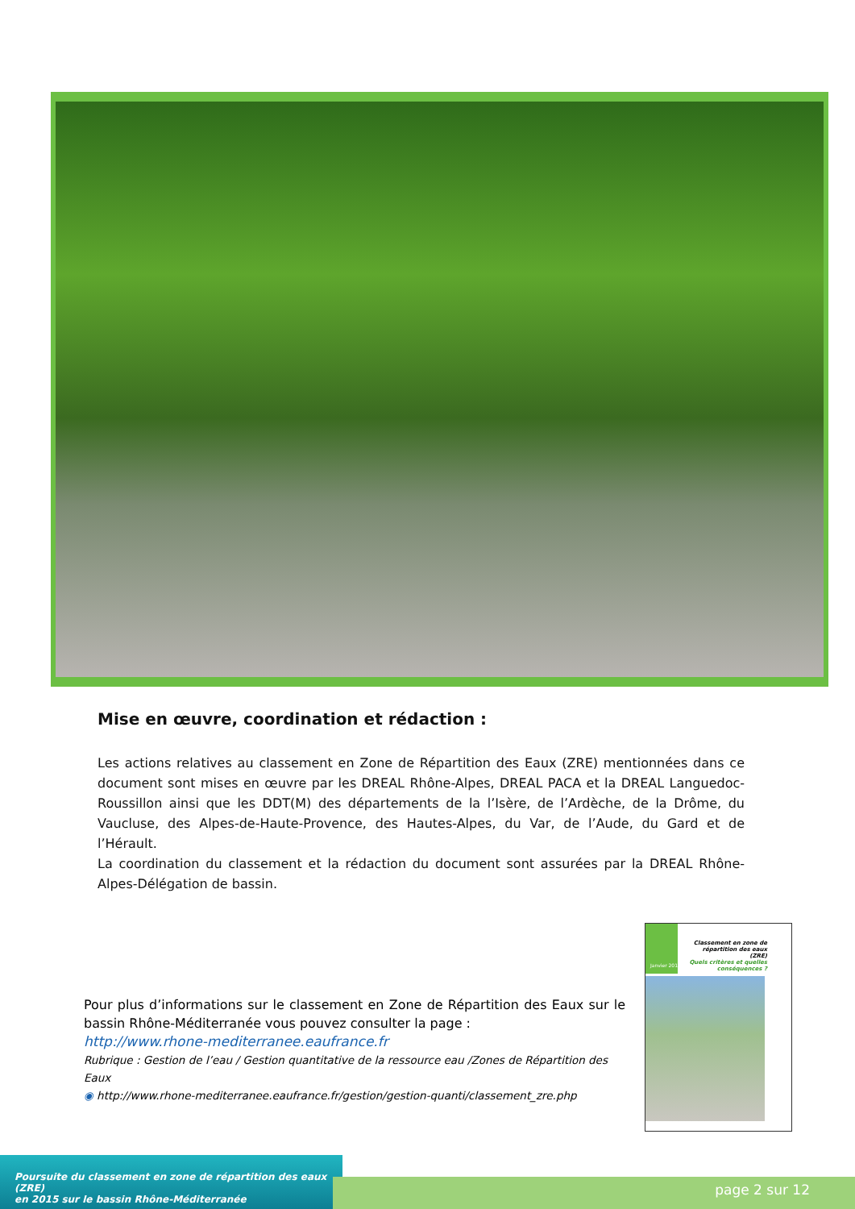Mise en œuvre, coordination et rédaction :
Les actions relatives au classement en Zone de Répartition des Eaux (ZRE) mentionnées dans ce document sont mises en œuvre par les DREAL Rhône-Alpes, DREAL PACA et la DREAL Languedoc-Roussillon ainsi que les DDT(M) des départements de la l’Isère, de l’Ardèche, de la Drôme, du Vaucluse, des Alpes-de-Haute-Provence, des Hautes-Alpes, du Var, de l’Aude, du Gard et de l’Hérault.
La coordination du classement et la rédaction du document sont assurées par la DREAL Rhône-Alpes-Délégation de bassin.
Classement en zone de répartition des eaux (ZRE)
Quels critères et quelles conséquences ?
Janvier 2015
Pour plus d’informations sur le classement en Zone de Répartition des Eaux sur le bassin Rhône-Méditerranée vous pouvez consulter la page :
http://www.rhone-mediterranee.eaufrance.fr
Rubrique : Gestion de l’eau / Gestion quantitative de la ressource eau /Zones de Répartition des Eaux
◉ http://www.rhone-mediterranee.eaufrance.fr/gestion/gestion-quanti/classement_zre.php
Poursuite du classement en zone de répartition des eaux (ZRE)
en 2015 sur le bassin Rhône-Méditerranée
page 2 sur 12